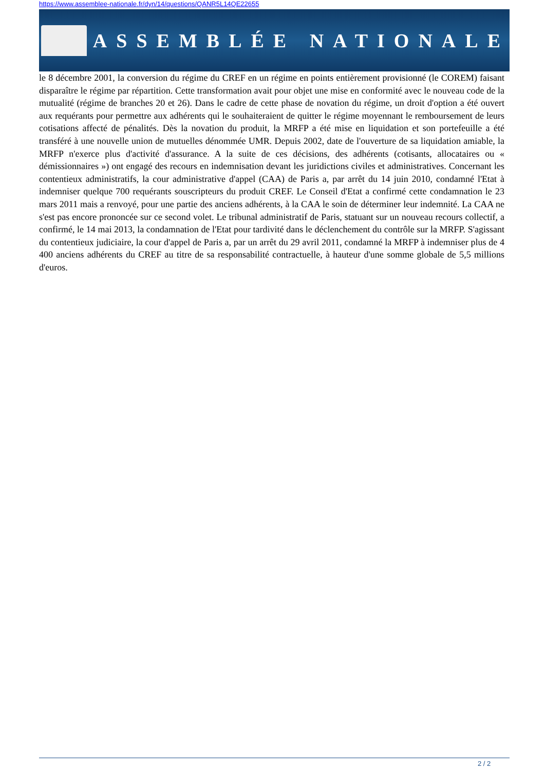https://www.assemblee-nationale.fr/dyn/14/questions/QANR5L14QE22655
ASSEMBLÉE NATIONALE
le 8 décembre 2001, la conversion du régime du CREF en un régime en points entièrement provisionné (le COREM) faisant disparaître le régime par répartition. Cette transformation avait pour objet une mise en conformité avec le nouveau code de la mutualité (régime de branches 20 et 26). Dans le cadre de cette phase de novation du régime, un droit d'option a été ouvert aux requérants pour permettre aux adhérents qui le souhaiteraient de quitter le régime moyennant le remboursement de leurs cotisations affecté de pénalités. Dès la novation du produit, la MRFP a été mise en liquidation et son portefeuille a été transféré à une nouvelle union de mutuelles dénommée UMR. Depuis 2002, date de l'ouverture de sa liquidation amiable, la MRFP n'exerce plus d'activité d'assurance. A la suite de ces décisions, des adhérents (cotisants, allocataires ou « démissionnaires ») ont engagé des recours en indemnisation devant les juridictions civiles et administratives. Concernant les contentieux administratifs, la cour administrative d'appel (CAA) de Paris a, par arrêt du 14 juin 2010, condamné l'Etat à indemniser quelque 700 requérants souscripteurs du produit CREF. Le Conseil d'Etat a confirmé cette condamnation le 23 mars 2011 mais a renvoyé, pour une partie des anciens adhérents, à la CAA le soin de déterminer leur indemnité. La CAA ne s'est pas encore prononcée sur ce second volet. Le tribunal administratif de Paris, statuant sur un nouveau recours collectif, a confirmé, le 14 mai 2013, la condamnation de l'Etat pour tardivité dans le déclenchement du contrôle sur la MRFP. S'agissant du contentieux judiciaire, la cour d'appel de Paris a, par un arrêt du 29 avril 2011, condamné la MRFP à indemniser plus de 4 400 anciens adhérents du CREF au titre de sa responsabilité contractuelle, à hauteur d'une somme globale de 5,5 millions d'euros.
2 / 2